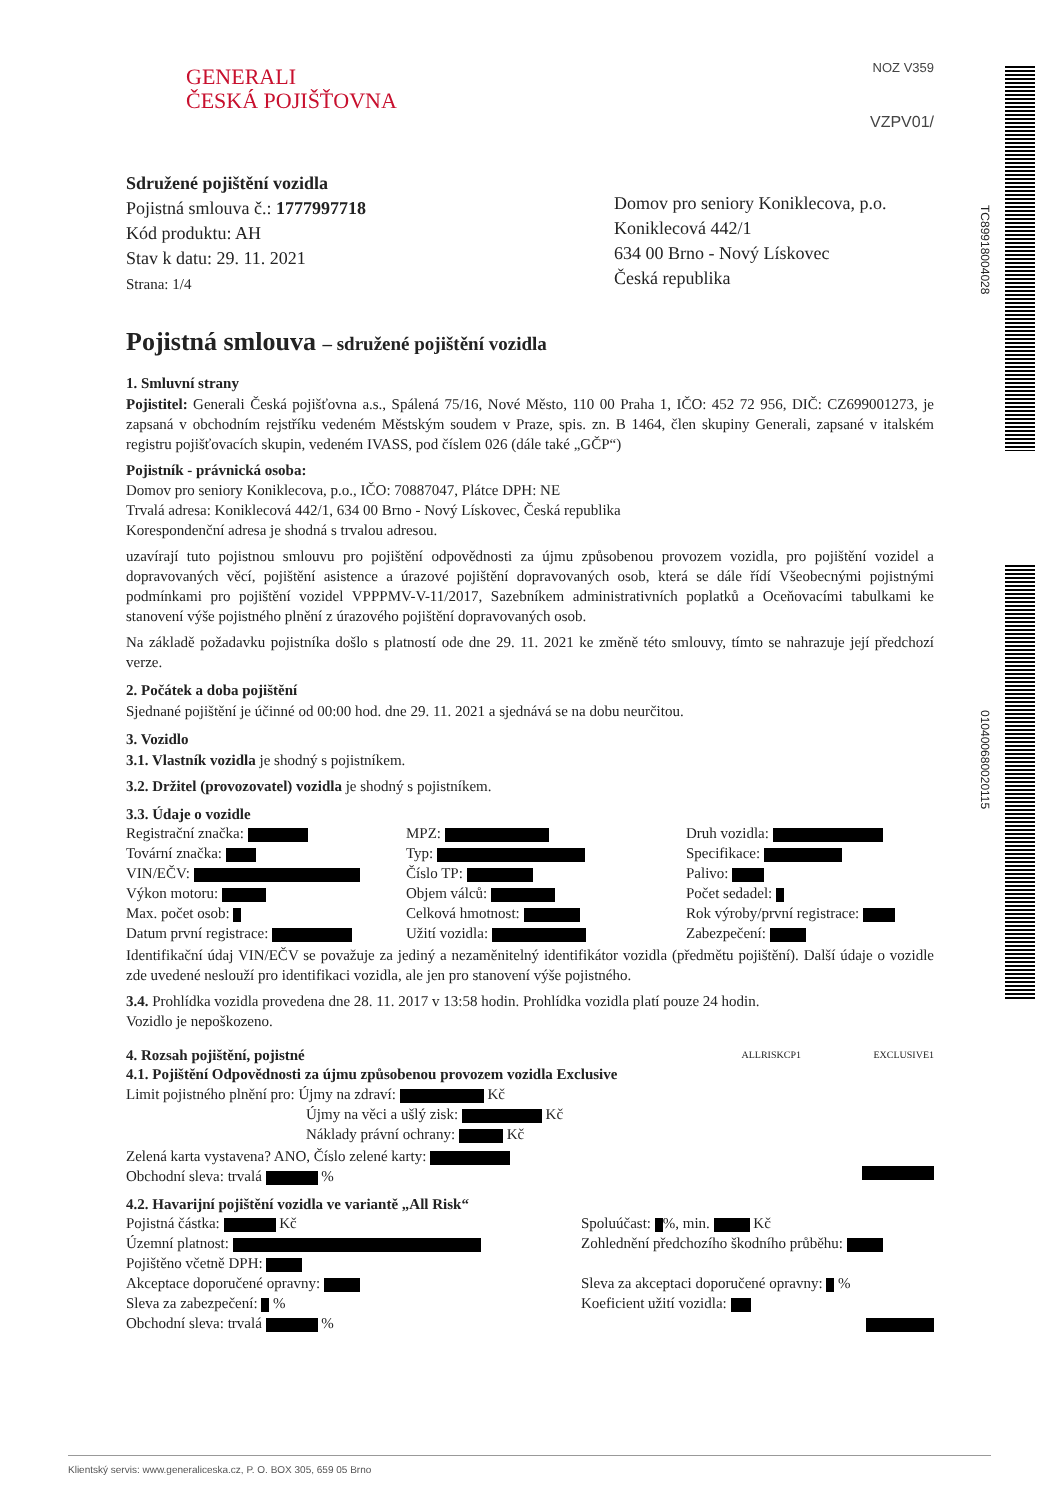TC8991800402​8
01040068002011​5
NOZ V359
GENERALI
ČESKÁ POJIŠŤOVNA
VZPV01/
Sdružené pojištění vozidla
Pojistná smlouva č.: 1777997718
Kód produktu: AH
Stav k datu: 29. 11. 2021
Strana: 1/4
Domov pro seniory Koniklecova, p.o.
Koniklecová 442/1
634 00 Brno - Nový Lískovec
Česká republika
Pojistná smlouva – sdružené pojištění vozidla
1. Smluvní strany
Pojistitel: Generali Česká pojišťovna a.s., Spálená 75/16, Nové Město, 110 00 Praha 1, IČO: 452 72 956, DIČ: CZ699001273, je zapsaná v obchodním rejstříku vedeném Městským soudem v Praze, spis. zn. B 1464, člen skupiny Generali, zapsané v italském registru pojišťovacích skupin, vedeném IVASS, pod číslem 026 (dále také „GČP“)
Pojistník - právnická osoba:
Domov pro seniory Koniklecova, p.o., IČO: 70887047, Plátce DPH: NE
Trvalá adresa: Koniklecová 442/1, 634 00 Brno - Nový Lískovec, Česká republika
Korespondenční adresa je shodná s trvalou adresou.
uzavírají tuto pojistnou smlouvu pro pojištění odpovědnosti za újmu způsobenou provozem vozidla, pro pojištění vozidel a dopravovaných věcí, pojištění asistence a úrazové pojištění dopravovaných osob, která se dále řídí Všeobecnými pojistnými podmínkami pro pojištění vozidel VPPPMV-V-11/2017, Sazebníkem administrativních poplatků a Oceňovacími tabulkami ke stanovení výše pojistného plnění z úrazového pojištění dopravovaných osob.
Na základě požadavku pojistníka došlo s platností ode dne 29. 11. 2021 ke změně této smlouvy, tímto se nahrazuje její předchozí verze.
2. Počátek a doba pojištění
Sjednané pojištění je účinné od 00:00 hod. dne 29. 11. 2021 a sjednává se na dobu neurčitou.
3. Vozidlo
3.1. Vlastník vozidla je shodný s pojistníkem.
3.2. Držitel (provozovatel) vozidla je shodný s pojistníkem.
3.3. Údaje o vozidle
Registrační značka:
MPZ:
Druh vozidla:
Tovární značka:
Typ:
Specifikace:
VIN/EČV:
Číslo TP:
Palivo:
Výkon motoru:
Objem válců:
Počet sedadel:
Max. počet osob:
Celková hmotnost:
Rok výroby/první registrace:
Datum první registrace:
Užití vozidla:
Zabezpečení:
Identifikační údaj VIN/EČV se považuje za jediný a nezaměnitelný identifikátor vozidla (předmětu pojištění). Další údaje o vozidle zde uvedené neslouží pro identifikaci vozidla, ale jen pro stanovení výše pojistného.
3.4. Prohlídka vozidla provedena dne 28. 11. 2017 v 13:58 hodin. Prohlídka vozidla platí pouze 24 hodin.
Vozidlo je nepoškozeno.
4. Rozsah pojištění, pojistné
ALLRISKCP1 EXCLUSIVE1
4.1. Pojištění Odpovědnosti za újmu způsobenou provozem vozidla Exclusive
Limit pojistného plnění pro: Újmy na zdraví: Kč
Újmy na věci a ušlý zisk: Kč
Náklady právní ochrany: Kč
Zelená karta vystavena? ANO, Číslo zelené karty:
Obchodní sleva: trvalá %
4.2. Havarijní pojištění vozidla ve variantě „All Risk“
Pojistná částka: Kč
Spoluúčast: %, min. Kč
Územní platnost:
Zohlednění předchozího škodního průběhu:
Pojištěno včetně DPH:
Akceptace doporučené opravny:
Sleva za akceptaci doporučené opravny: %
Sleva za zabezpečení: %
Koeficient užití vozidla:
Obchodní sleva: trvalá %
Klientský servis: www.generaliceska.cz, P. O. BOX 305, 659 05 Brno